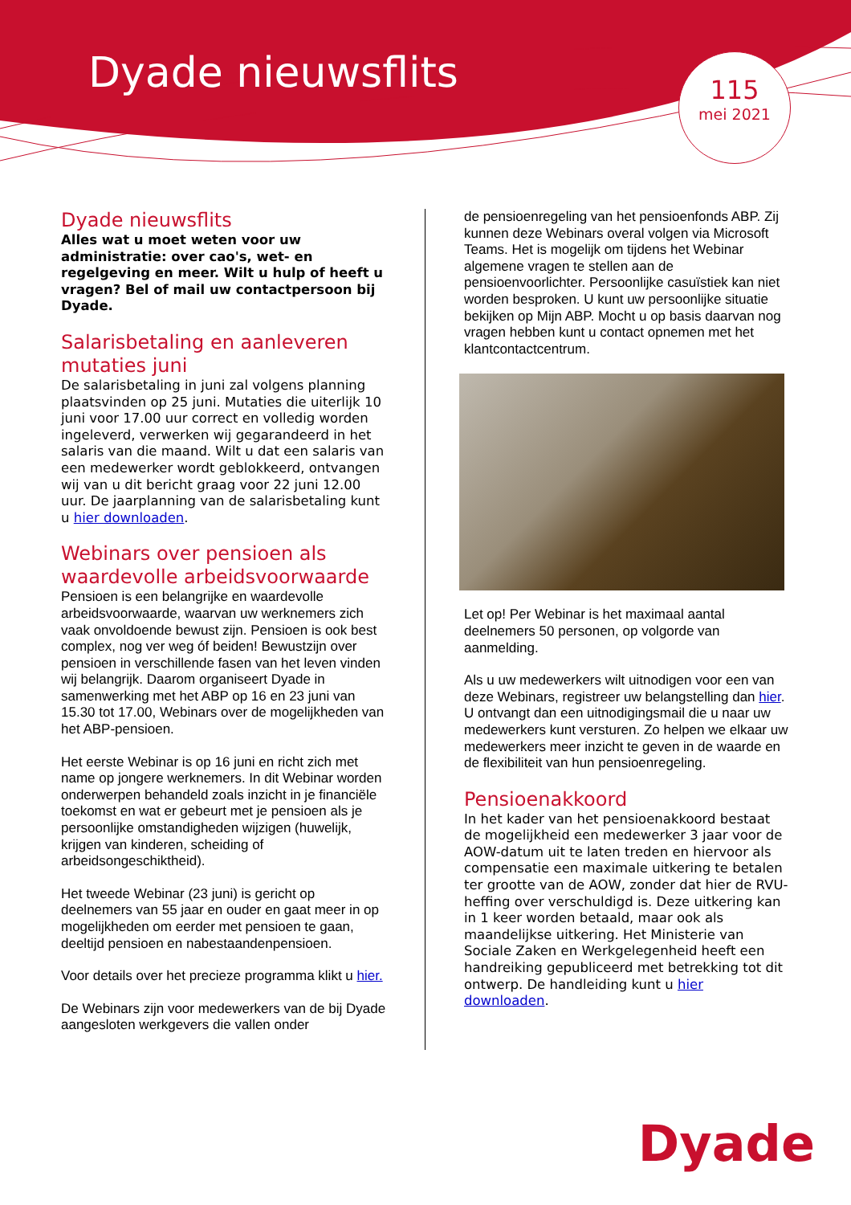Dyade nieuwsflits
115
mei 2021
Dyade nieuwsflits
Alles wat u moet weten voor uw administratie: over cao's, wet- en regelgeving en meer. Wilt u hulp of heeft u vragen? Bel of mail uw contactpersoon bij Dyade.
Salarisbetaling en aanleveren mutaties juni
De salarisbetaling in juni zal volgens planning plaatsvinden op 25 juni. Mutaties die uiterlijk 10 juni voor 17.00 uur correct en volledig worden ingeleverd, verwerken wij gegarandeerd in het salaris van die maand. Wilt u dat een salaris van een medewerker wordt geblokkeerd, ontvangen wij van u dit bericht graag voor 22 juni 12.00 uur. De jaarplanning van de salarisbetaling kunt u hier downloaden.
Webinars over pensioen als waardevolle arbeidsvoorwaarde
Pensioen is een belangrijke en waardevolle arbeidsvoorwaarde, waarvan uw werknemers zich vaak onvoldoende bewust zijn. Pensioen is ook best complex, nog ver weg óf beiden! Bewustzijn over pensioen in verschillende fasen van het leven vinden wij belangrijk. Daarom organiseert Dyade in samenwerking met het ABP op 16 en 23 juni van 15.30 tot 17.00, Webinars over de mogelijkheden van het ABP-pensioen.
Het eerste Webinar is op 16 juni en richt zich met name op jongere werknemers. In dit Webinar worden onderwerpen behandeld zoals inzicht in je financiële toekomst en wat er gebeurt met je pensioen als je persoonlijke omstandigheden wijzigen (huwelijk, krijgen van kinderen, scheiding of arbeidsongeschiktheid).
Het tweede Webinar (23 juni) is gericht op deelnemers van 55 jaar en ouder en gaat meer in op mogelijkheden om eerder met pensioen te gaan, deeltijd pensioen en nabestaandenpensioen.
Voor details over het precieze programma klikt u hier.
De Webinars zijn voor medewerkers van de bij Dyade aangesloten werkgevers die vallen onder
de pensioenregeling van het pensioenfonds ABP. Zij kunnen deze Webinars overal volgen via Microsoft Teams. Het is mogelijk om tijdens het Webinar algemene vragen te stellen aan de pensioenvoorlichter. Persoonlijke casuïstiek kan niet worden besproken. U kunt uw persoonlijke situatie bekijken op Mijn ABP. Mocht u op basis daarvan nog vragen hebben kunt u contact opnemen met het klantcontactcentrum.
Let op! Per Webinar is het maximaal aantal deelnemers 50 personen, op volgorde van aanmelding.
Als u uw medewerkers wilt uitnodigen voor een van deze Webinars, registreer uw belangstelling dan hier. U ontvangt dan een uitnodigingsmail die u naar uw medewerkers kunt versturen. Zo helpen we elkaar uw medewerkers meer inzicht te geven in de waarde en de flexibiliteit van hun pensioenregeling.
Pensioenakkoord
In het kader van het pensioenakkoord bestaat de mogelijkheid een medewerker 3 jaar voor de AOW-datum uit te laten treden en hiervoor als compensatie een maximale uitkering te betalen ter grootte van de AOW, zonder dat hier de RVU-heffing over verschuldigd is. Deze uitkering kan in 1 keer worden betaald, maar ook als maandelijkse uitkering. Het Ministerie van Sociale Zaken en Werkgelegenheid heeft een handreiking gepubliceerd met betrekking tot dit ontwerp. De handleiding kunt u hier downloaden.
Dyade